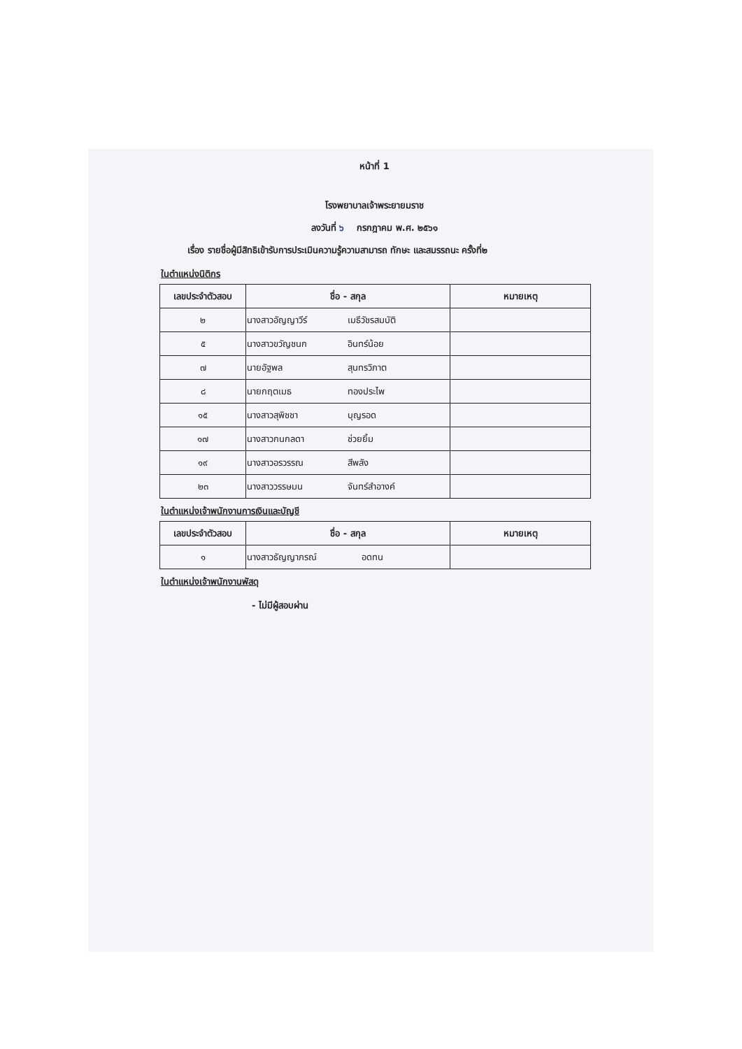หน้าที่ 1
โรงพยาบาลเจ้าพระยายมราช
ลงวันที่ ๖ กรกฎาคม พ.ศ. ๒๕๖๑
เรื่อง รายชื่อผู้มีสิทธิเข้ารับการประเมินความรู้ความสามารถ ทักษะ และสมรรถนะ ครั้งที่๒
ในตำแหน่งนิติกร
| เลขประจำตัวสอบ | ชื่อ - สกุล | หมายเหตุ |
| --- | --- | --- |
| ๒ | นางสาวอัญญาวีร์ เมธีวัชรสมบัติ | |
| ๕ | นางสาวขวัญชนก อินทร์น้อย | |
| ๗ | นายอัฐพล สุนทรวิภาต | |
| ๘ | นายกฤตเมธ ทองประไพ | |
| ๑๕ | นางสาวสุพิชชา บุญรอด | |
| ๑๗ | นางสาวกนกลดา ช่วยยิ้ม | |
| ๑๙ | นางสาวอรวรรณ สีพลัง | |
| ๒๓ | นางสาววรรษมน จันทร์สำอางค์ | |
ในตำแหน่งเจ้าพนักงานการเงินและบัญชี
| เลขประจำตัวสอบ | ชื่อ - สกุล | หมายเหตุ |
| --- | --- | --- |
| ๑ | นางสาวธัญญาภรณ์ อดทน | |
ในตำแหน่งเจ้าพนักงานพัสดุ
- ไม่มีผู้สอบผ่าน